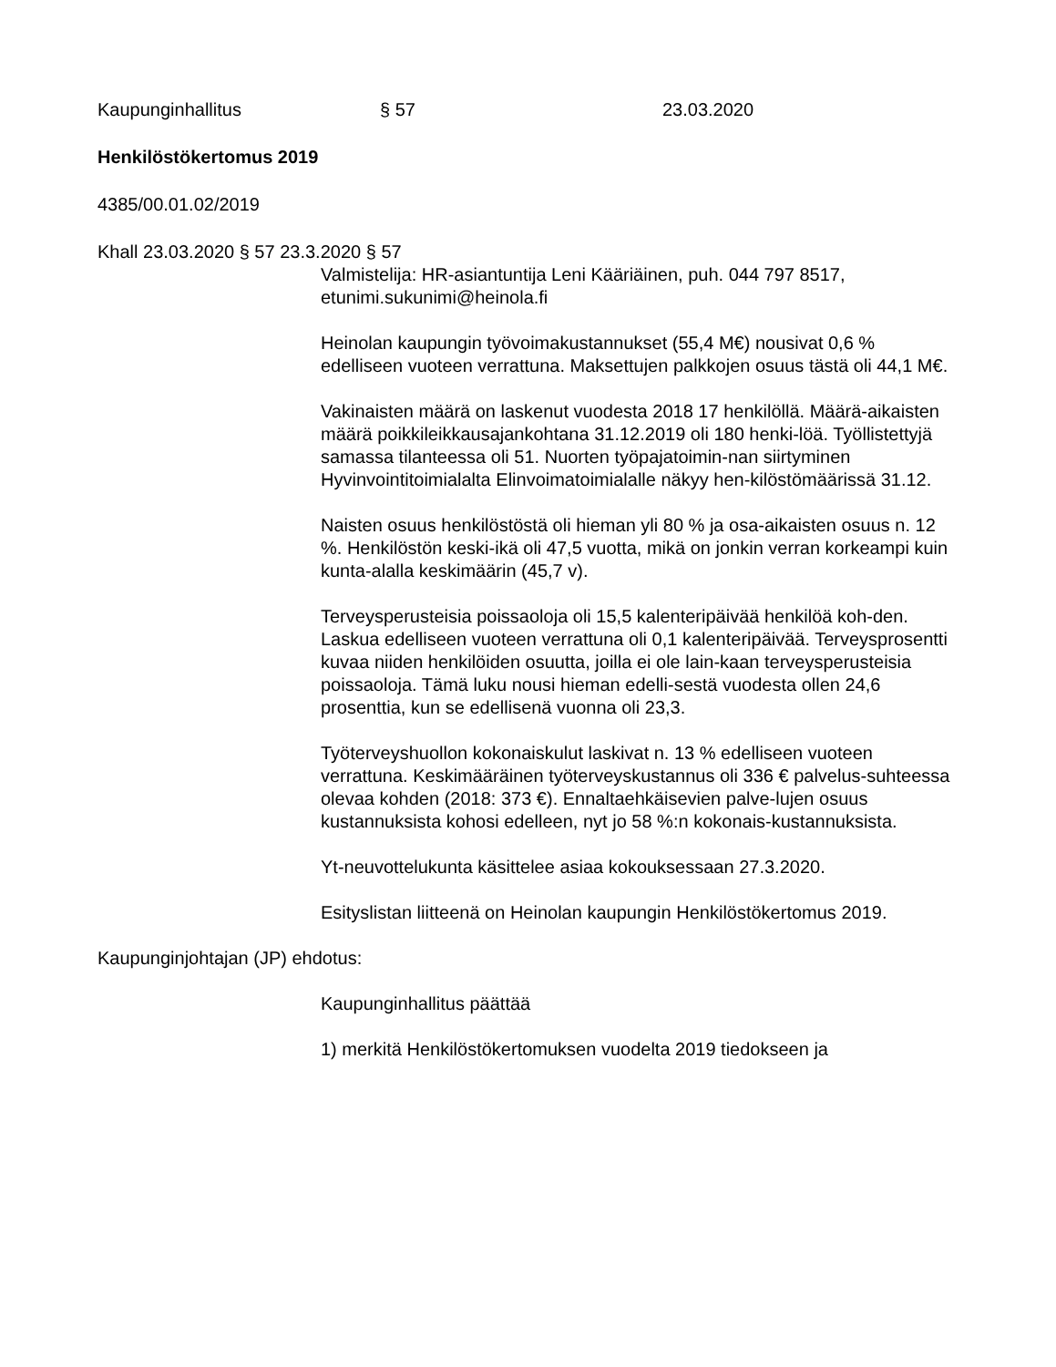Kaupunginhallitus § 57 23.03.2020
Henkilöstökertomus 2019
4385/00.01.02/2019
Khall 23.03.2020 § 57 23.3.2020 § 57
Valmistelija: HR-asiantuntija Leni Kääriäinen, puh. 044 797 8517, etunimi.sukunimi@heinola.fi
Heinolan kaupungin työvoimakustannukset (55,4 M€) nousivat 0,6 % edelliseen vuoteen verrattuna. Maksettujen palkkojen osuus tästä oli 44,1 M€.
Vakinaisten määrä on laskenut vuodesta 2018 17 henkilöllä. Määrä-aikaisten määrä poikkileikkausajankohtana 31.12.2019 oli 180 henki-löä. Työllistettyjä samassa tilanteessa oli 51. Nuorten työpajatoimin-nan siirtyminen Hyvinvointitoimialalta Elinvoimatoimialalle näkyy hen-kilöstömäärissä 31.12.
Naisten osuus henkilöstöstä oli hieman yli 80 % ja osa-aikaisten osuus n. 12 %. Henkilöstön keski-ikä oli 47,5 vuotta, mikä on jonkin verran korkeampi kuin kunta-alalla keskimäärin (45,7 v).
Terveysperusteisia poissaoloja oli 15,5 kalenteripäivää henkilöä koh-den. Laskua edelliseen vuoteen verrattuna oli 0,1 kalenteripäivää. Terveysprosentti kuvaa niiden henkilöiden osuutta, joilla ei ole lain-kaan terveysperusteisia poissaoloja. Tämä luku nousi hieman edelli-sestä vuodesta ollen 24,6 prosenttia, kun se edellisenä vuonna oli 23,3.
Työterveyshuollon kokonaiskulut laskivat n. 13 % edelliseen vuoteen verrattuna. Keskimääräinen työterveyskustannus oli 336 € palvelus-suhteessa olevaa kohden (2018: 373 €). Ennaltaehkäisevien palve-lujen osuus kustannuksista kohosi edelleen, nyt jo 58 %:n kokonais-kustannuksista.
Yt-neuvottelukunta käsittelee asiaa kokouksessaan 27.3.2020.
Esityslistan liitteenä on Heinolan kaupungin Henkilöstökertomus 2019.
Kaupunginjohtajan (JP) ehdotus:
Kaupunginhallitus päättää
1) merkitä Henkilöstökertomuksen vuodelta 2019 tiedokseen ja